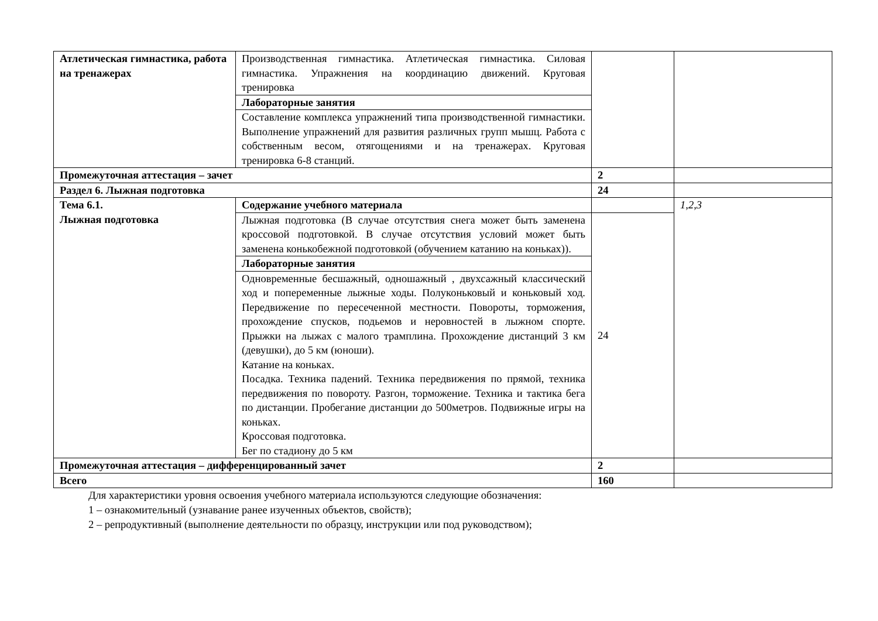| Атлетическая гимнастика, работа на тренажерах | Производственная гимнастика. Атлетическая гимнастика. Силовая гимнастика. Упражнения на координацию движений. Круговая тренировка | | |
| | Лабораторные занятия | | |
| | Составление комплекса упражнений типа производственной гимнастики. Выполнение упражнений для развития различных групп мышц. Работа с собственным весом, отягощениями и на тренажерах. Круговая тренировка 6-8 станций. | | |
| Промежуточная аттестация – зачет | | 2 | |
| Раздел 6. Лыжная подготовка | | 24 | |
| Тема 6.1. Лыжная подготовка | Содержание учебного материала | | 1,2,3 |
| | Лыжная подготовка (В случае отсутствия снега может быть заменена кроссовой подготовкой. В случае отсутствия условий может быть заменена конькобежной подготовкой (обучением катанию на коньках)). | 24 | |
| | Лабораторные занятия | | |
| | Одновременные бесшажный, одношажный , двухсажный классический ход и попеременные лыжные ходы. Полуконьковый и коньковый ход. Передвижение по пересеченной местности. Повороты, торможения, прохождение спусков, подьемов и неровностей в лыжном спорте. Прыжки на лыжах с малого трамплина. Прохождение дистанций 3 км (девушки), до 5 км (юноши). Катание на коньках. Посадка. Техника падений. Техника передвижения по прямой, техника передвижения по повороту. Разгон, торможение. Техника и тактика бега по дистанции. Пробегание дистанции до 500метров. Подвижные игры на коньках. Кроссовая подготовка. Бег по стадиону до 5 км | | |
| Промежуточная аттестация – дифференцированный зачет | | 2 | |
| Всего | | 160 | |
Для характеристики уровня освоения учебного материала используются следующие обозначения:
1 – ознакомительный (узнавание ранее изученных объектов, свойств);
2 – репродуктивный (выполнение деятельности по образцу, инструкции или под руководством);